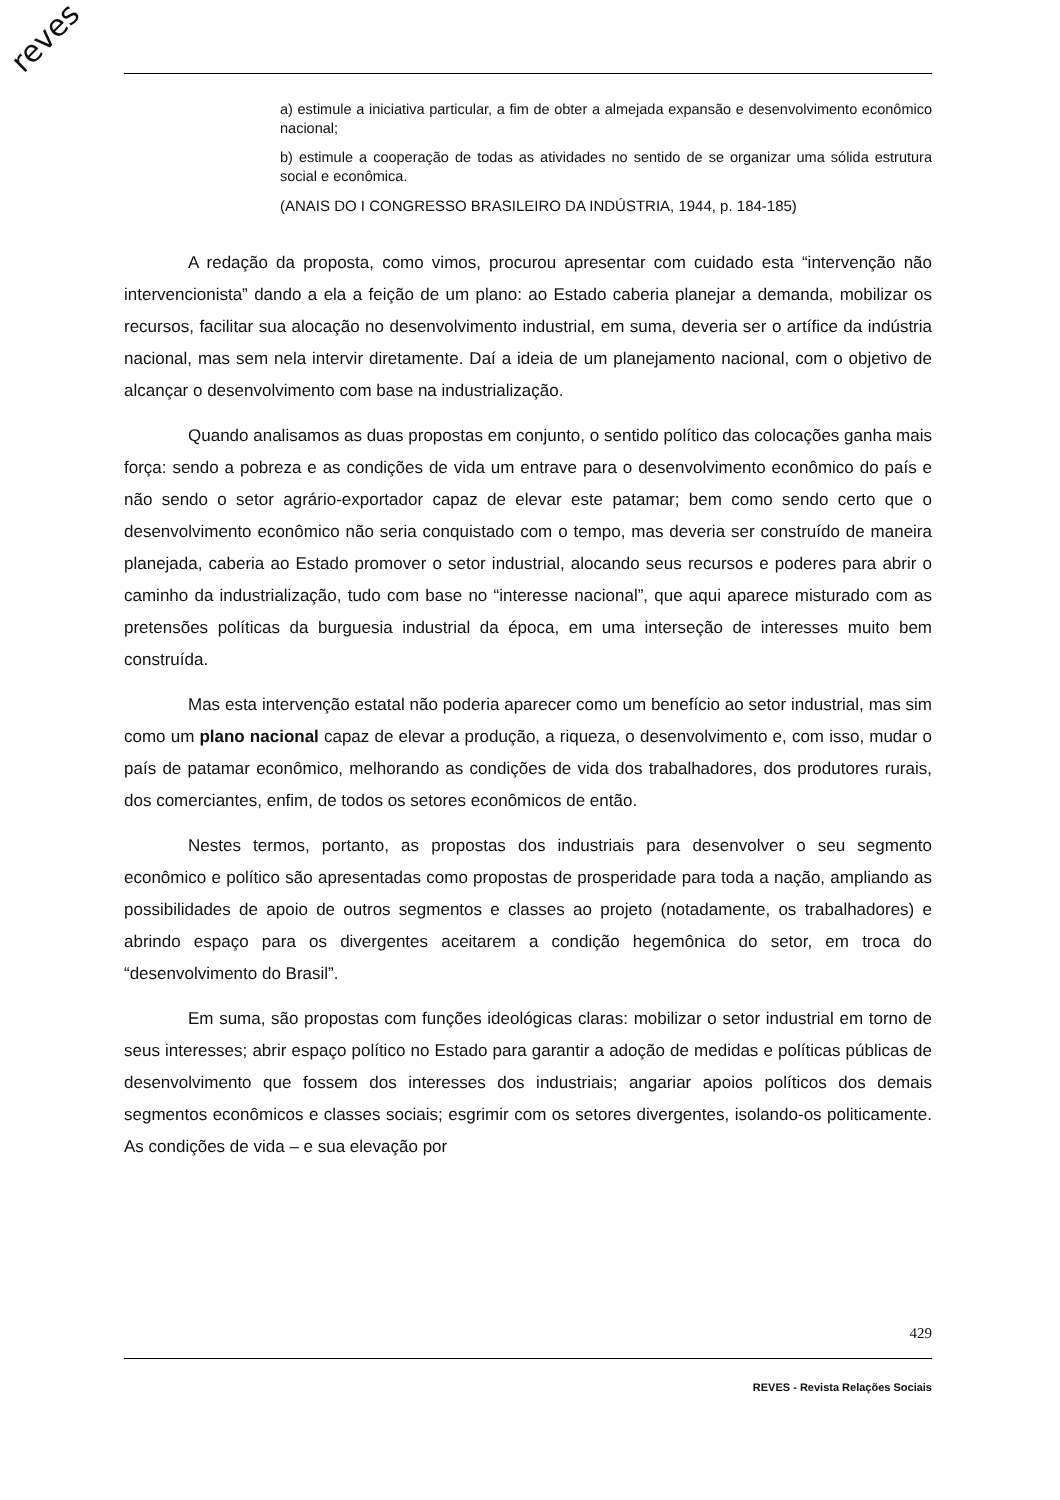reves
a) estimule a iniciativa particular, a fim de obter a almejada expansão e desenvolvimento econômico nacional;
b) estimule a cooperação de todas as atividades no sentido de se organizar uma sólida estrutura social e econômica.
(ANAIS DO I CONGRESSO BRASILEIRO DA INDÚSTRIA, 1944, p. 184-185)
A redação da proposta, como vimos, procurou apresentar com cuidado esta “intervenção não intervencionista” dando a ela a feição de um plano: ao Estado caberia planejar a demanda, mobilizar os recursos, facilitar sua alocação no desenvolvimento industrial, em suma, deveria ser o artífice da indústria nacional, mas sem nela intervir diretamente. Daí a ideia de um planejamento nacional, com o objetivo de alcançar o desenvolvimento com base na industrialização.
Quando analisamos as duas propostas em conjunto, o sentido político das colocações ganha mais força: sendo a pobreza e as condições de vida um entrave para o desenvolvimento econômico do país e não sendo o setor agrário-exportador capaz de elevar este patamar; bem como sendo certo que o desenvolvimento econômico não seria conquistado com o tempo, mas deveria ser construído de maneira planejada, caberia ao Estado promover o setor industrial, alocando seus recursos e poderes para abrir o caminho da industrialização, tudo com base no “interesse nacional”, que aqui aparece misturado com as pretensões políticas da burguesia industrial da época, em uma interseção de interesses muito bem construída.
Mas esta intervenção estatal não poderia aparecer como um benefício ao setor industrial, mas sim como um plano nacional capaz de elevar a produção, a riqueza, o desenvolvimento e, com isso, mudar o país de patamar econômico, melhorando as condições de vida dos trabalhadores, dos produtores rurais, dos comerciantes, enfim, de todos os setores econômicos de então.
Nestes termos, portanto, as propostas dos industriais para desenvolver o seu segmento econômico e político são apresentadas como propostas de prosperidade para toda a nação, ampliando as possibilidades de apoio de outros segmentos e classes ao projeto (notadamente, os trabalhadores) e abrindo espaço para os divergentes aceitarem a condição hegemônica do setor, em troca do “desenvolvimento do Brasil”.
Em suma, são propostas com funções ideológicas claras: mobilizar o setor industrial em torno de seus interesses; abrir espaço político no Estado para garantir a adoção de medidas e políticas públicas de desenvolvimento que fossem dos interesses dos industriais; angariar apoios políticos dos demais segmentos econômicos e classes sociais; esgrimir com os setores divergentes, isolando-os politicamente. As condições de vida – e sua elevação por
429
REVES - Revista Relações Sociais